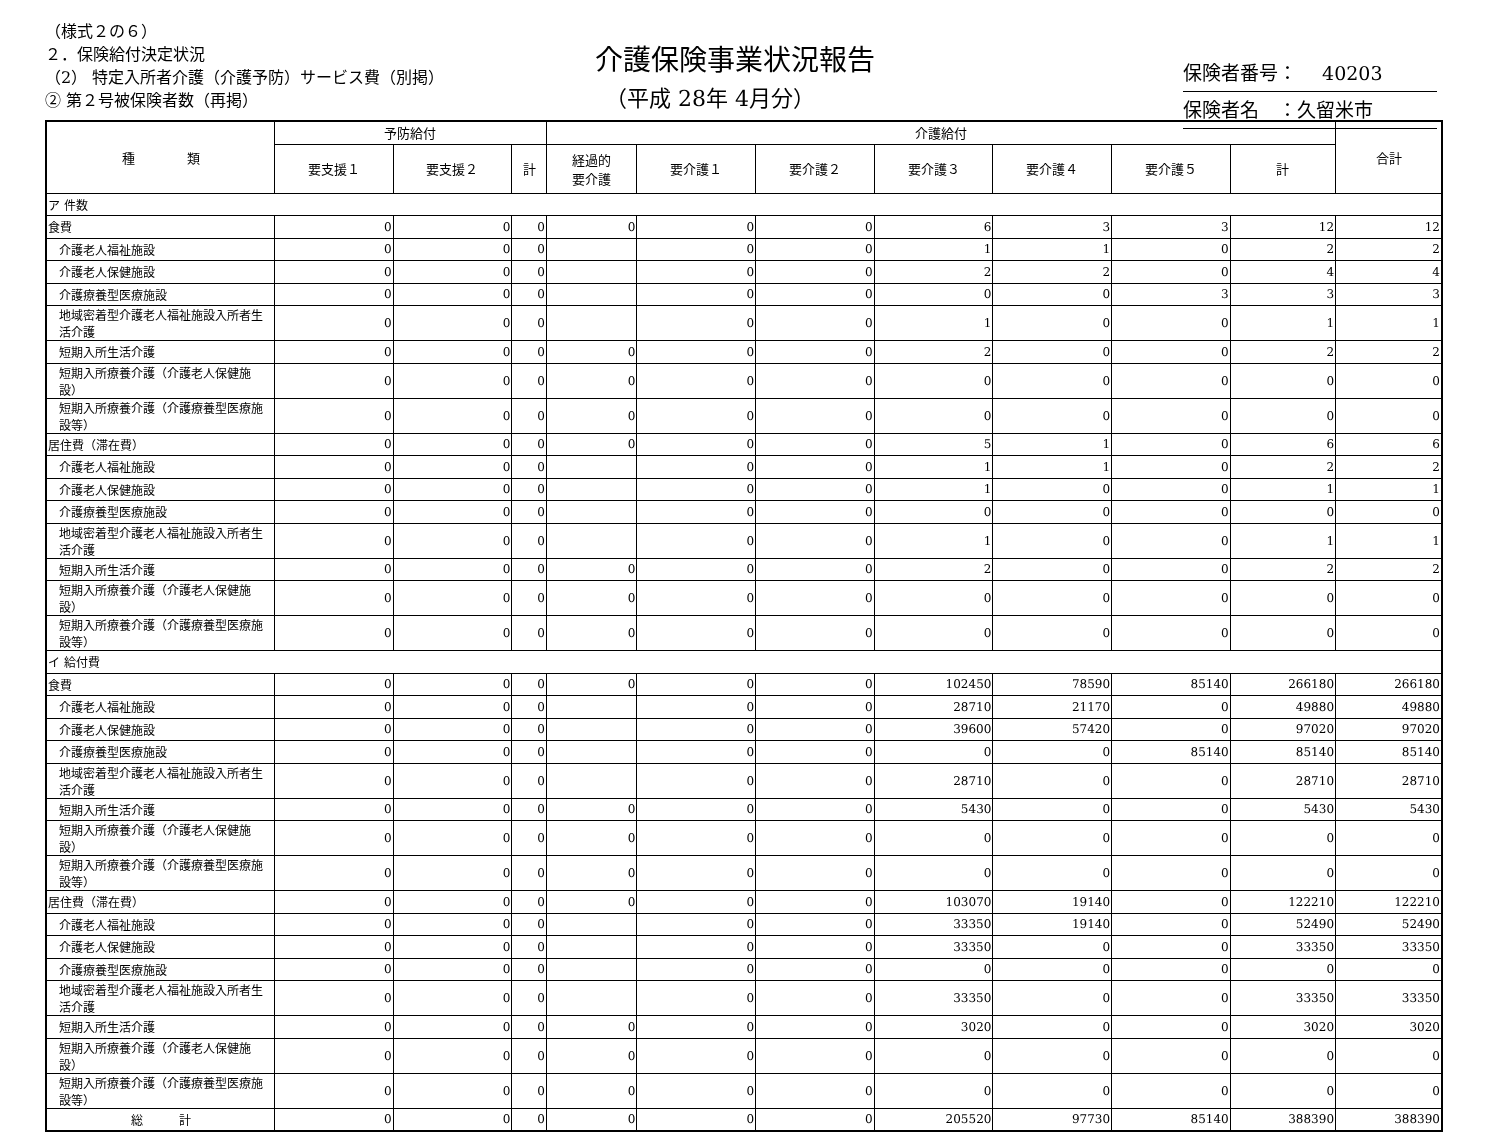（様式２の６）
２．保険給付決定状況
（2） 特定入所者介護（介護予防）サービス費（別掲）
② 第２号被保険者数（再掲）
介護保険事業状況報告
（平成 28年 4月分）
保険者番号：　 40203
保険者名　：久留米市
| 種 類 | 予防給付 | | | 介護給付 | | | | | | | 合計 |
| --- | --- | --- | --- | --- | --- | --- | --- | --- | --- | --- | --- |
| | 要支援１ | 要支援２ | 計 | 経過的 要介護 | 要介護１ | 要介護２ | 要介護３ | 要介護４ | 要介護５ | 計 | |
| ア 件数 | | | | | | | | | | | |
| 食費 | 0 | 0 | 0 | 0 | 0 | 0 | 6 | 3 | 3 | 12 | 12 |
| 介護老人福祉施設 | 0 | 0 | 0 | | 0 | 0 | 1 | 1 | 0 | 2 | 2 |
| 介護老人保健施設 | 0 | 0 | 0 | | 0 | 0 | 2 | 2 | 0 | 4 | 4 |
| 介護療養型医療施設 | 0 | 0 | 0 | | 0 | 0 | 0 | 0 | 3 | 3 | 3 |
| 地域密着型介護老人福祉施設入所者生活介護 | 0 | 0 | 0 | | 0 | 0 | 1 | 0 | 0 | 1 | 1 |
| 短期入所生活介護 | 0 | 0 | 0 | 0 | 0 | 0 | 2 | 0 | 0 | 2 | 2 |
| 短期入所療養介護（介護老人保健施設） | 0 | 0 | 0 | 0 | 0 | 0 | 0 | 0 | 0 | 0 | 0 |
| 短期入所療養介護（介護療養型医療施設等） | 0 | 0 | 0 | 0 | 0 | 0 | 0 | 0 | 0 | 0 | 0 |
| 居住費（滞在費） | 0 | 0 | 0 | 0 | 0 | 0 | 5 | 1 | 0 | 6 | 6 |
| 介護老人福祉施設 | 0 | 0 | 0 | | 0 | 0 | 1 | 1 | 0 | 2 | 2 |
| 介護老人保健施設 | 0 | 0 | 0 | | 0 | 0 | 1 | 0 | 0 | 1 | 1 |
| 介護療養型医療施設 | 0 | 0 | 0 | | 0 | 0 | 0 | 0 | 0 | 0 | 0 |
| 地域密着型介護老人福祉施設入所者生活介護 | 0 | 0 | 0 | | 0 | 0 | 1 | 0 | 0 | 1 | 1 |
| 短期入所生活介護 | 0 | 0 | 0 | 0 | 0 | 0 | 2 | 0 | 0 | 2 | 2 |
| 短期入所療養介護（介護老人保健施設） | 0 | 0 | 0 | 0 | 0 | 0 | 0 | 0 | 0 | 0 | 0 |
| 短期入所療養介護（介護療養型医療施設等） | 0 | 0 | 0 | 0 | 0 | 0 | 0 | 0 | 0 | 0 | 0 |
| イ 給付費 | | | | | | | | | | | |
| 食費 | 0 | 0 | 0 | 0 | 0 | 0 | 102450 | 78590 | 85140 | 266180 | 266180 |
| 介護老人福祉施設 | 0 | 0 | 0 | | 0 | 0 | 28710 | 21170 | 0 | 49880 | 49880 |
| 介護老人保健施設 | 0 | 0 | 0 | | 0 | 0 | 39600 | 57420 | 0 | 97020 | 97020 |
| 介護療養型医療施設 | 0 | 0 | 0 | | 0 | 0 | 0 | 0 | 85140 | 85140 | 85140 |
| 地域密着型介護老人福祉施設入所者生活介護 | 0 | 0 | 0 | | 0 | 0 | 28710 | 0 | 0 | 28710 | 28710 |
| 短期入所生活介護 | 0 | 0 | 0 | 0 | 0 | 0 | 5430 | 0 | 0 | 5430 | 5430 |
| 短期入所療養介護（介護老人保健施設） | 0 | 0 | 0 | 0 | 0 | 0 | 0 | 0 | 0 | 0 | 0 |
| 短期入所療養介護（介護療養型医療施設等） | 0 | 0 | 0 | 0 | 0 | 0 | 0 | 0 | 0 | 0 | 0 |
| 居住費（滞在費） | 0 | 0 | 0 | 0 | 0 | 0 | 103070 | 19140 | 0 | 122210 | 122210 |
| 介護老人福祉施設 | 0 | 0 | 0 | | 0 | 0 | 33350 | 19140 | 0 | 52490 | 52490 |
| 介護老人保健施設 | 0 | 0 | 0 | | 0 | 0 | 33350 | 0 | 0 | 33350 | 33350 |
| 介護療養型医療施設 | 0 | 0 | 0 | | 0 | 0 | 0 | 0 | 0 | 0 | 0 |
| 地域密着型介護老人福祉施設入所者生活介護 | 0 | 0 | 0 | | 0 | 0 | 33350 | 0 | 0 | 33350 | 33350 |
| 短期入所生活介護 | 0 | 0 | 0 | 0 | 0 | 0 | 3020 | 0 | 0 | 3020 | 3020 |
| 短期入所療養介護（介護老人保健施設） | 0 | 0 | 0 | 0 | 0 | 0 | 0 | 0 | 0 | 0 | 0 |
| 短期入所療養介護（介護療養型医療施設等） | 0 | 0 | 0 | 0 | 0 | 0 | 0 | 0 | 0 | 0 | 0 |
| 総 計 | 0 | 0 | 0 | 0 | 0 | 0 | 205520 | 97730 | 85140 | 388390 | 388390 |